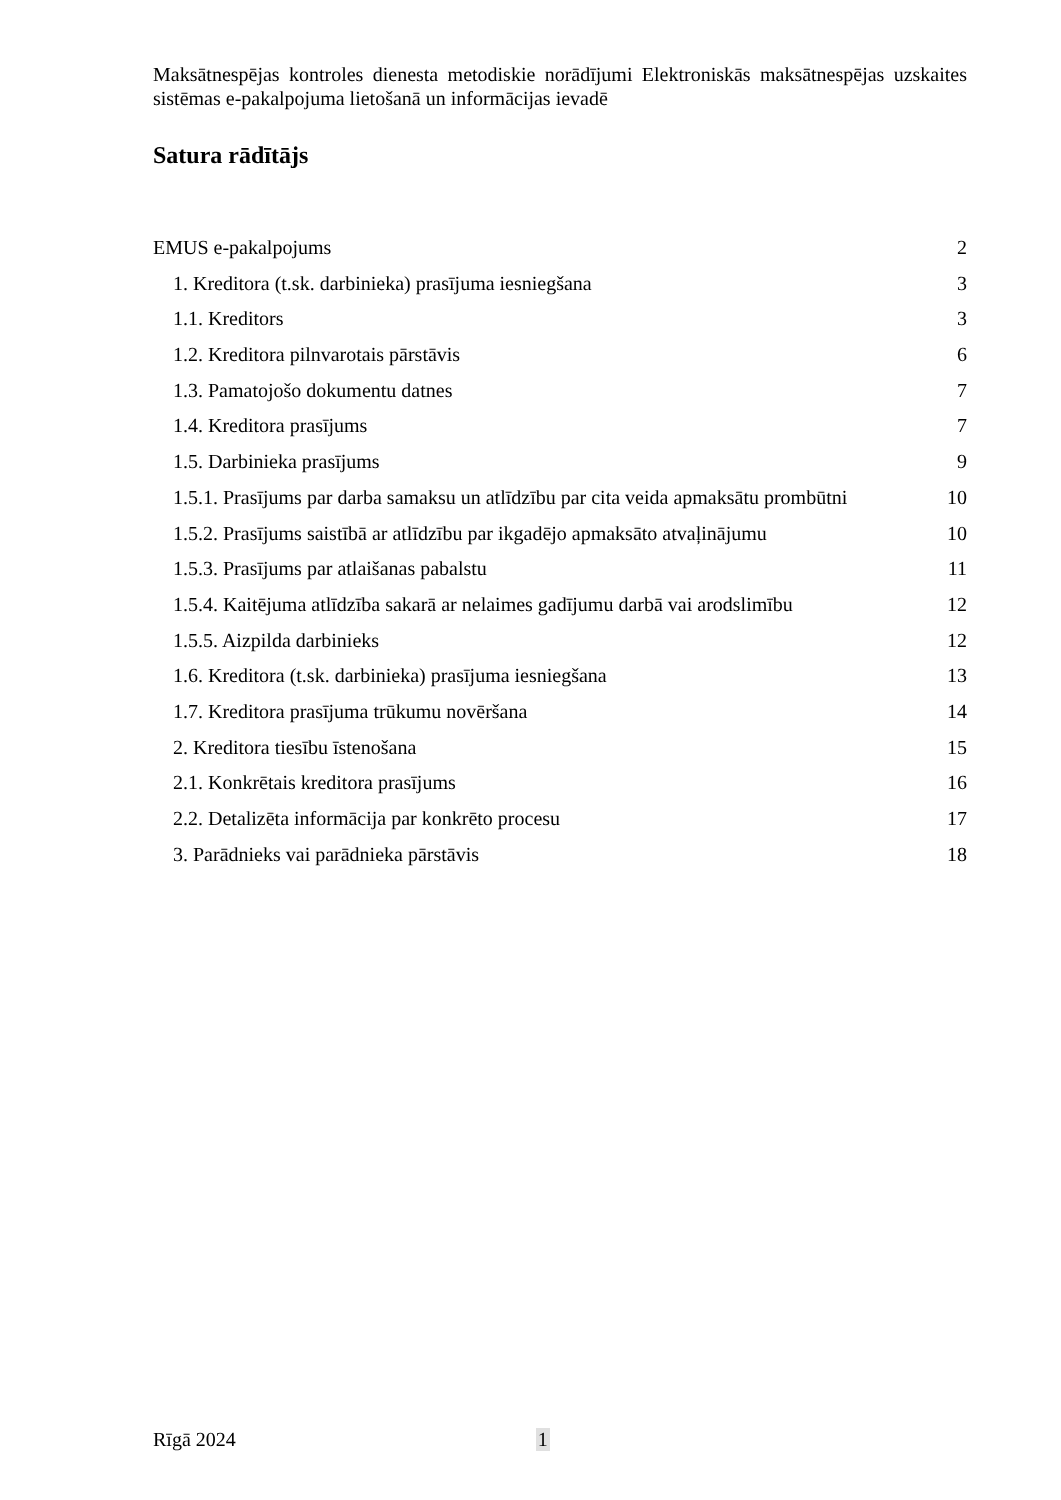Maksātnespējas kontroles dienesta metodiskie norādījumi Elektroniskās maksātnespējas uzskaites sistēmas e-pakalpojuma lietošanā un informācijas ievadē
Satura rādītājs
EMUS e-pakalpojums 2
1. Kreditora (t.sk. darbinieka) prasījuma iesniegšana 3
1.1. Kreditors 3
1.2. Kreditora pilnvarotais pārstāvis 6
1.3. Pamatojošo dokumentu datnes 7
1.4. Kreditora prasījums 7
1.5. Darbinieka prasījums 9
1.5.1. Prasījums par darba samaksu un atlīdzību par cita veida apmaksātu prombūtni 10
1.5.2. Prasījums saistībā ar atlīdzību par ikgadējo apmaksāto atvaļinājumu 10
1.5.3. Prasījums par atlaišanas pabalstu 11
1.5.4. Kaitējuma atlīdzība sakarā ar nelaimes gadījumu darbā vai arodslimību 12
1.5.5. Aizpilda darbinieks 12
1.6. Kreditora (t.sk. darbinieka) prasījuma iesniegšana 13
1.7. Kreditora prasījuma trūkumu novēršana 14
2. Kreditora tiesību īstenošana 15
2.1. Konkrētais kreditora prasījums 16
2.2. Detalizēta informācija par konkrēto procesu 17
3. Parādnieks vai parādnieka pārstāvis 18
Rīgā 2024 1